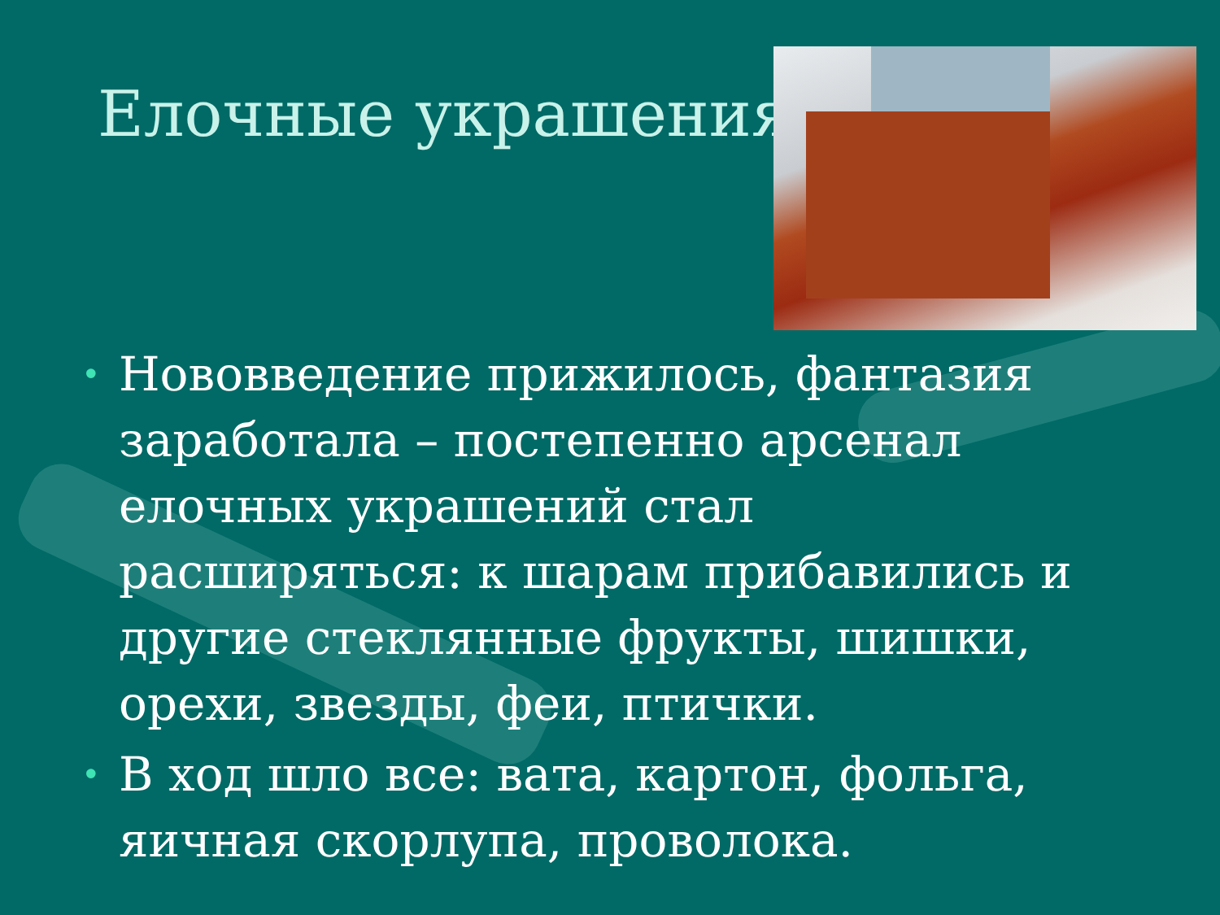Елочные украшения
• Нововведение прижилось, фантазия заработала – постепенно арсенал елочных украшений стал расширяться: к шарам прибавились и другие стеклянные фрукты, шишки, орехи, звезды, феи, птички.
• В ход шло все: вата, картон, фольга, яичная скорлупа, проволока.